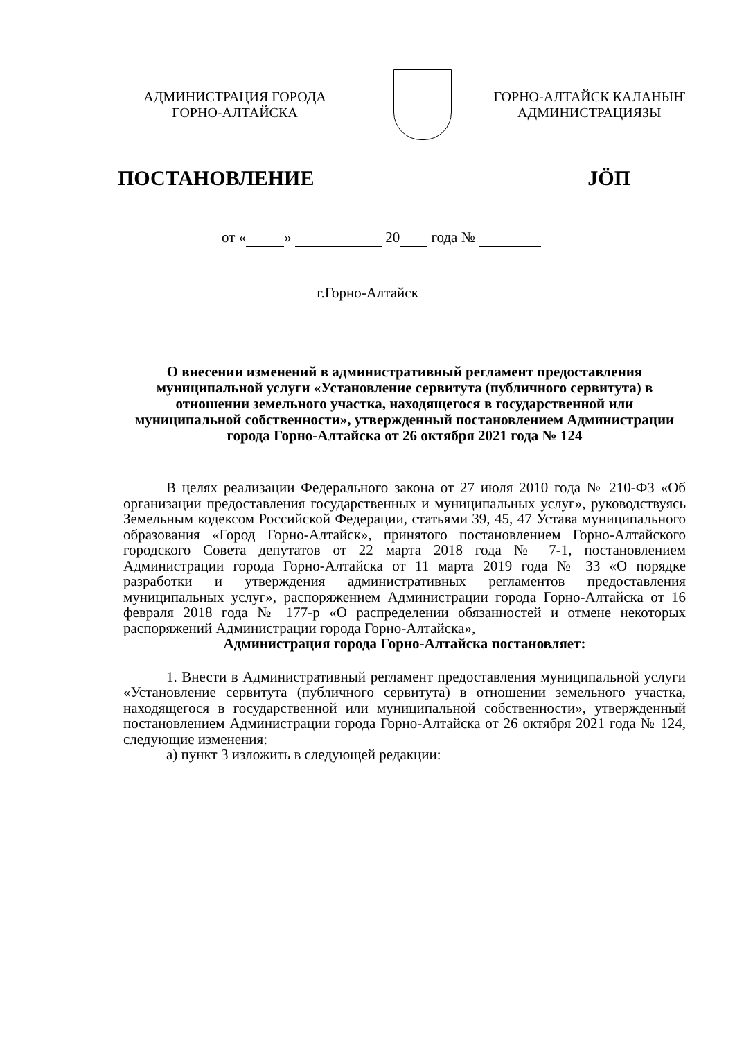АДМИНИСТРАЦИЯ ГОРОДА
ГОРНО-АЛТАЙСКА
ГОРНО-АЛТАЙСК КАЛАНЫҤ
АДМИНИСТРАЦИЯЗЫ
ПОСТАНОВЛЕНИЕ JÖП
от « » 20 года №
г.Горно-Алтайск
О внесении изменений в административный регламент предоставления муниципальной услуги «Установление сервитута (публичного сервитута) в отношении земельного участка, находящегося в государственной или муниципальной собственности», утвержденный постановлением Администрации города Горно-Алтайска от 26 октября 2021 года № 124
В целях реализации Федерального закона от 27 июля 2010 года № 210-ФЗ «Об организации предоставления государственных и муниципальных услуг», руководствуясь Земельным кодексом Российской Федерации, статьями 39, 45, 47 Устава муниципального образования «Город Горно-Алтайск», принятого постановлением Горно-Алтайского городского Совета депутатов от 22 марта 2018 года № 7-1, постановлением Администрации города Горно-Алтайска от 11 марта 2019 года № 33 «О порядке разработки и утверждения административных регламентов предоставления муниципальных услуг», распоряжением Администрации города Горно-Алтайска от 16 февраля 2018 года № 177-р «О распределении обязанностей и отмене некоторых распоряжений Администрации города Горно-Алтайска»,
Администрация города Горно-Алтайска постановляет:
1. Внести в Административный регламент предоставления муниципальной услуги «Установление сервитута (публичного сервитута) в отношении земельного участка, находящегося в государственной или муниципальной собственности», утвержденный постановлением Администрации города Горно-Алтайска от 26 октября 2021 года № 124, следующие изменения:
а) пункт 3 изложить в следующей редакции: